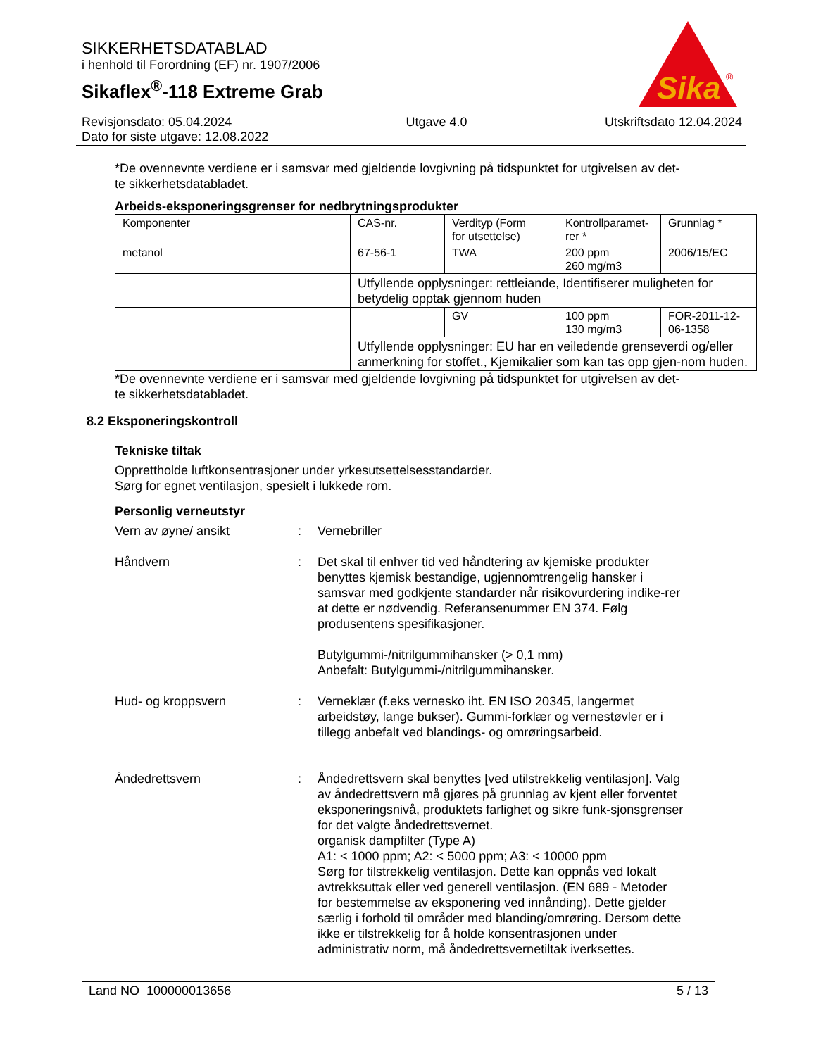SIKKERHETSDATABLAD
i henhold til Forordning (EF) nr. 1907/2006
Sikaflex<sup>®</sup>-118 Extreme Grab
Sika
®
Revisjonsdato: 05.04.2024
Dato for siste utgave: 12.08.2022
Utgave 4.0 Utskriftsdato 12.04.2024
*De ovennevnte verdiene er i samsvar med gjeldende lovgivning på tidspunktet for utgivelsen av det-
te sikkerhetsdatabladet.
Arbeids-eksponeringsgrenser for nedbrytningsprodukter
| Komponenter | CAS-nr. | Verdityp (Form for utsettelse) | Kontrollparamet- rer * | Grunnlag * |
| metanol | 67-56-1 | TWA | 200 ppm 260 mg/m3 | 2006/15/EC |
| | Utfyllende opplysninger: rettleiande, Identifiserer muligheten for betydelig opptak gjennom huden | | | |
| | | GV | 100 ppm 130 mg/m3 | FOR-2011-12- 06-1358 |
| | Utfyllende opplysninger: EU har en veiledende grenseverdi og/eller anmerkning for stoffet., Kjemikalier som kan tas opp gjen-nom huden. | | | |
*De ovennevnte verdiene er i samsvar med gjeldende lovgivning på tidspunktet for utgivelsen av det-
te sikkerhetsdatabladet.
8.2 Eksponeringskontroll
Tekniske tiltak
Opprettholde luftkonsentrasjoner under yrkesutsettelsesstandarder.
Sørg for egnet ventilasjon, spesielt i lukkede rom.
Personlig verneutstyr
Vern av øyne/ ansikt : Vernebriller
Håndvern : Det skal til enhver tid ved håndtering av kjemiske produkter benyttes kjemisk bestandige, ugjennomtrengelig hansker i samsvar med godkjente standarder når risikovurdering indike-rer at dette er nødvendig. Referansenummer EN 374. Følg produsentens spesifikasjoner.
Butylgummi-/nitrilgummihansker (> 0,1 mm)
Anbefalt: Butylgummi-/nitrilgummihansker.
Hud- og kroppsvern : Verneklær (f.eks vernesko iht. EN ISO 20345, langermet arbeidstøy, lange bukser). Gummi-forklær og vernestøvler er i tillegg anbefalt ved blandings- og omrøringsarbeid.
Åndedrettsvern : Åndedrettsvern skal benyttes [ved utilstrekkelig ventilasjon]. Valg av åndedrettsvern må gjøres på grunnlag av kjent eller forventet eksponeringsnivå, produktets farlighet og sikre funk-sjonsgrenser for det valgte åndedrettsvernet.
organisk dampfilter (Type A)
A1: < 1000 ppm; A2: < 5000 ppm; A3: < 10000 ppm
Sørg for tilstrekkelig ventilasjon. Dette kan oppnås ved lokalt avtrekksuttak eller ved generell ventilasjon. (EN 689 - Metoder for bestemmelse av eksponering ved innånding). Dette gjelder særlig i forhold til områder med blanding/omrøring. Dersom dette ikke er tilstrekkelig for å holde konsentrasjonen under administrativ norm, må åndedrettsvernetiltak iverksettes.
Land NO 100000013656 5 / 13